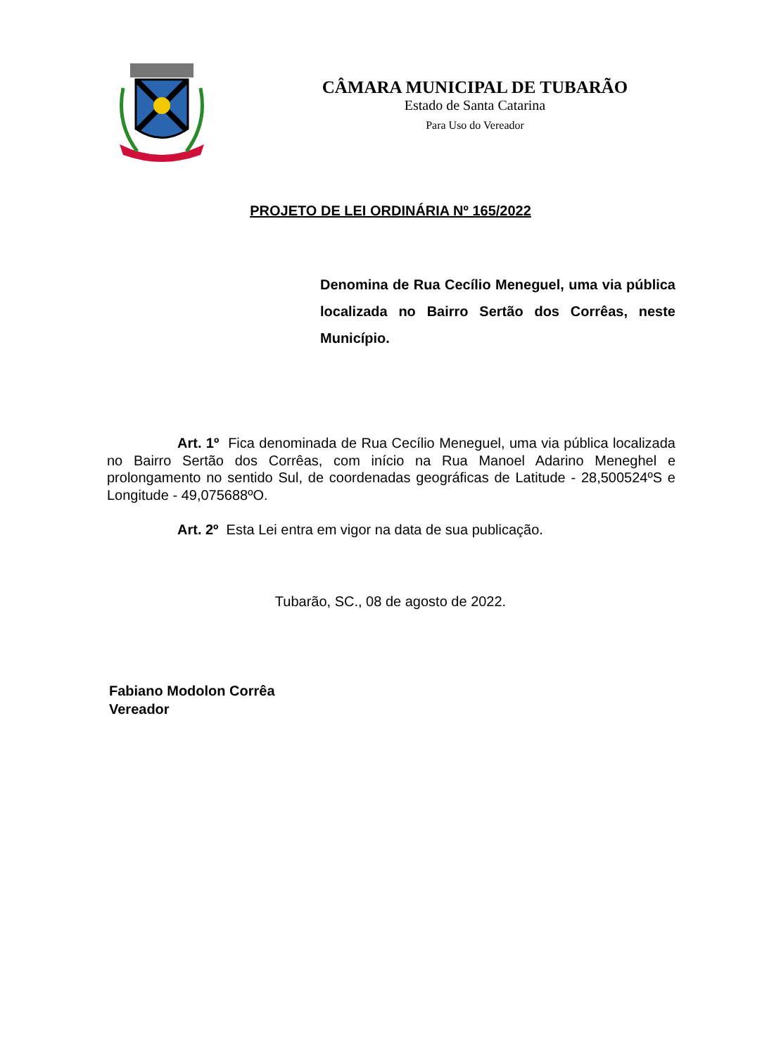CÂMARA MUNICIPAL DE TUBARÃO
Estado de Santa Catarina
Para Uso do Vereador
PROJETO DE LEI ORDINÁRIA Nº 165/2022
Denomina de Rua Cecílio Meneguel, uma via pública localizada no Bairro Sertão dos Corrêas, neste Município.
Art. 1º Fica denominada de Rua Cecílio Meneguel, uma via pública localizada no Bairro Sertão dos Corrêas, com início na Rua Manoel Adarino Meneghel e prolongamento no sentido Sul, de coordenadas geográficas de Latitude - 28,500524ºS e Longitude - 49,075688ºO.
Art. 2º Esta Lei entra em vigor na data de sua publicação.
Tubarão, SC., 08 de agosto de 2022.
Fabiano Modolon Corrêa
Vereador